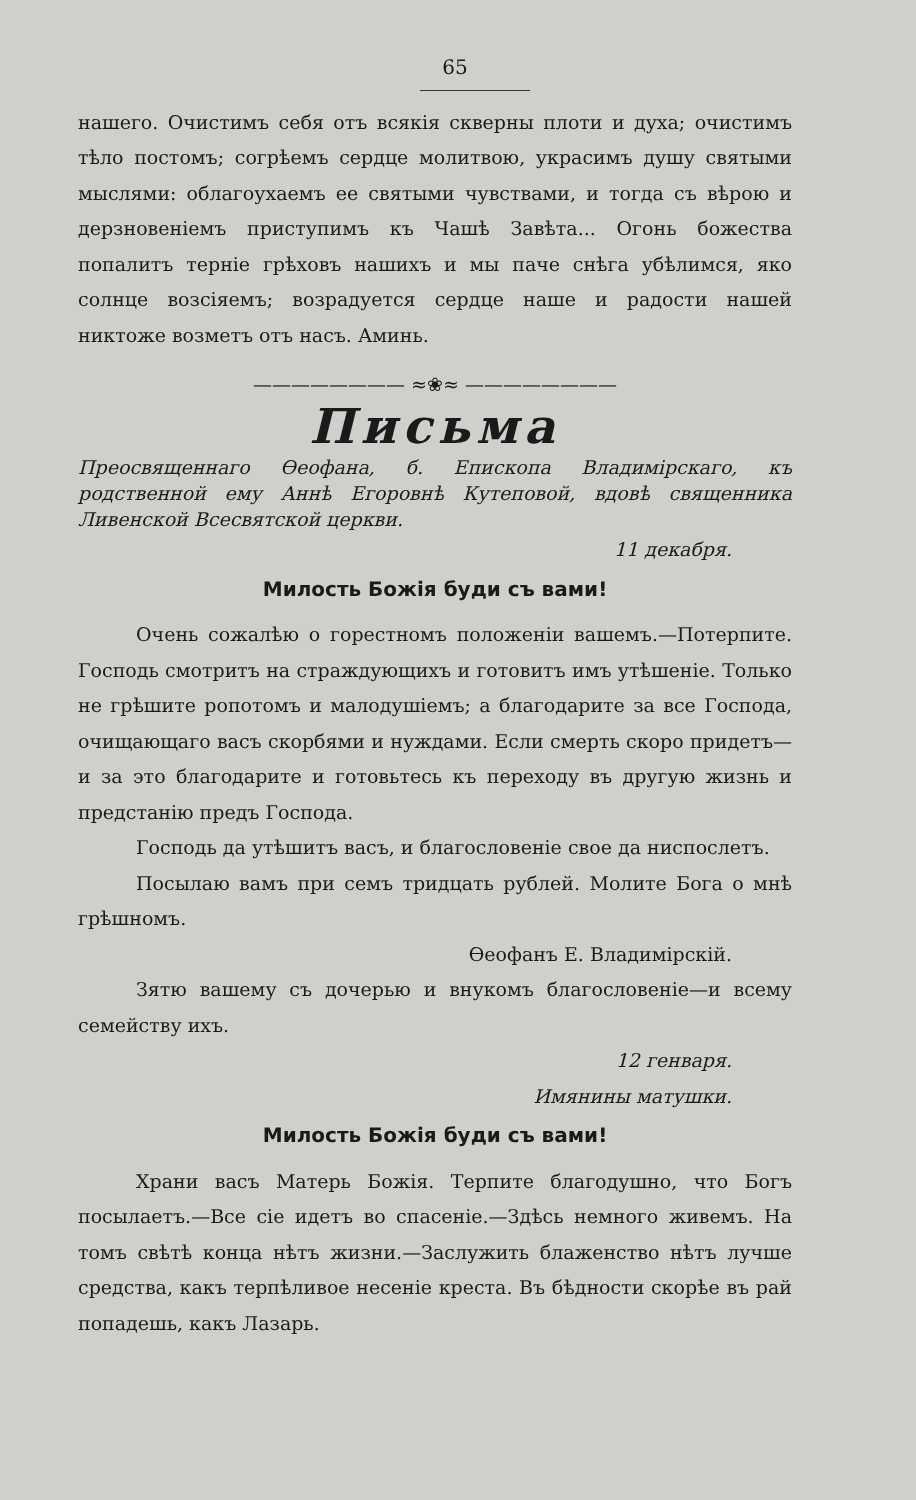65
нашего. Очистимъ себя отъ всякія скверны плоти и духа; очистимъ тѣло постомъ; согрѣемъ сердце молитвою, украсимъ душу святыми мыслями: облагоухаемъ ее святыми чувствами, и тогда съ вѣрою и дерзновеніемъ приступимъ къ Чашѣ Завѣта... Огонь божества попалитъ терніе грѣховъ нашихъ и мы паче снѣга убѣлимся, яко солнце возсіяемъ; возрадуется сердце наше и радости нашей никтоже возметъ отъ насъ. Аминь.
———————— ≈❀≈ ————————
Письма
Преосвященнаго Өеофана, б. Епископа Владимірскаго, къ родственной ему Аннѣ Егоровнѣ Кутеповой, вдовѣ священника Ливенской Всесвятской церкви.
11 декабря.
Милость Божія буди съ вами!
Очень сожалѣю о горестномъ положеніи вашемъ.—Потерпите. Господь смотритъ на страждующихъ и готовитъ имъ утѣшеніе. Только не грѣшите ропотомъ и малодушіемъ; а благодарите за все Господа, очищающаго васъ скорбями и нуждами. Если смерть скоро придетъ—и за это благодарите и готовьтесь къ переходу въ другую жизнь и предстанію предъ Господа.
Господь да утѣшитъ васъ, и благословеніе свое да ниспослетъ.
Посылаю вамъ при семъ тридцать рублей. Молите Бога о мнѣ грѣшномъ.
Өеофанъ Е. Владимірскій.
Зятю вашему съ дочерью и внукомъ благословеніе—и всему семейству ихъ.
12 генваря.
Имянины матушки.
Милость Божія буди съ вами!
Храни васъ Матерь Божія. Терпите благодушно, что Богъ посылаетъ.—Все сіе идетъ во спасеніе.—Здѣсь немного живемъ. На томъ свѣтѣ конца нѣтъ жизни.—Заслужить блаженство нѣтъ лучше средства, какъ терпѣливое несеніе креста. Въ бѣдности скорѣе въ рай попадешь, какъ Лазарь.